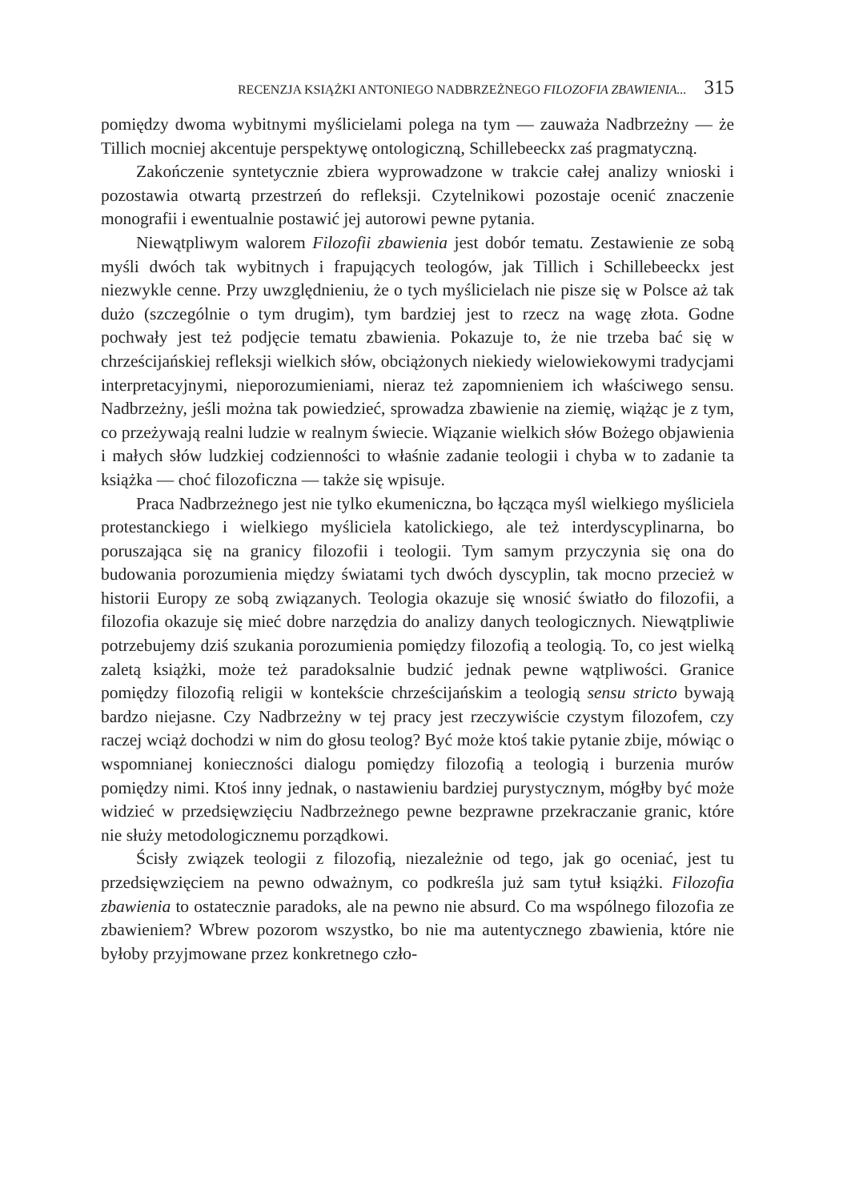RECENZJA KSIĄŻKI ANTONIEGO NADBRZEŻNEGO FILOZOFIA ZBAWIENIA... 315
pomiędzy dwoma wybitnymi myślicielami polega na tym — zauważa Nadbrzeżny — że Tillich mocniej akcentuje perspektywę ontologiczną, Schillebeeckx zaś pragmatyczną.
Zakończenie syntetycznie zbiera wyprowadzone w trakcie całej analizy wnioski i pozostawia otwartą przestrzeń do refleksji. Czytelnikowi pozostaje ocenić znaczenie monografii i ewentualnie postawić jej autorowi pewne pytania.
Niewątpliwym walorem Filozofii zbawienia jest dobór tematu. Zestawienie ze sobą myśli dwóch tak wybitnych i frapujących teologów, jak Tillich i Schillebeeckx jest niezwykle cenne. Przy uwzględnieniu, że o tych myślicielach nie pisze się w Polsce aż tak dużo (szczególnie o tym drugim), tym bardziej jest to rzecz na wagę złota. Godne pochwały jest też podjęcie tematu zbawienia. Pokazuje to, że nie trzeba bać się w chrześcijańskiej refleksji wielkich słów, obciążonych niekiedy wielowiekowymi tradycjami interpretacyjnymi, nieporozumieniami, nieraz też zapomnieniem ich właściwego sensu. Nadbrzeżny, jeśli można tak powiedzieć, sprowadza zbawienie na ziemię, wiążąc je z tym, co przeżywają realni ludzie w realnym świecie. Wiązanie wielkich słów Bożego objawienia i małych słów ludzkiej codzienności to właśnie zadanie teologii i chyba w to zadanie ta książka — choć filozoficzna — także się wpisuje.
Praca Nadbrzeżnego jest nie tylko ekumeniczna, bo łącząca myśl wielkiego myśliciela protestanckiego i wielkiego myśliciela katolickiego, ale też interdyscyplinarna, bo poruszająca się na granicy filozofii i teologii. Tym samym przyczynia się ona do budowania porozumienia między światami tych dwóch dyscyplin, tak mocno przecież w historii Europy ze sobą związanych. Teologia okazuje się wnosić światło do filozofii, a filozofia okazuje się mieć dobre narzędzia do analizy danych teologicznych. Niewątpliwie potrzebujemy dziś szukania porozumienia pomiędzy filozofią a teologią. To, co jest wielką zaletą książki, może też paradoksalnie budzić jednak pewne wątpliwości. Granice pomiędzy filozofią religii w kontekście chrześcijańskim a teologią sensu stricto bywają bardzo niejasne. Czy Nadbrzeżny w tej pracy jest rzeczywiście czystym filozofem, czy raczej wciąż dochodzi w nim do głosu teolog? Być może ktoś takie pytanie zbije, mówiąc o wspomnianej konieczności dialogu pomiędzy filozofią a teologią i burzenia murów pomiędzy nimi. Ktoś inny jednak, o nastawieniu bardziej purystycznym, mógłby być może widzieć w przedsięwzięciu Nadbrzeżnego pewne bezprawne przekraczanie granic, które nie służy metodologicznemu porządkowi.
Ścisły związek teologii z filozofią, niezależnie od tego, jak go oceniać, jest tu przedsięwzięciem na pewno odważnym, co podkreśla już sam tytuł książki. Filozofia zbawienia to ostatecznie paradoks, ale na pewno nie absurd. Co ma wspólnego filozofia ze zbawieniem? Wbrew pozorom wszystko, bo nie ma autentycznego zbawienia, które nie byłoby przyjmowane przez konkretnego czło-